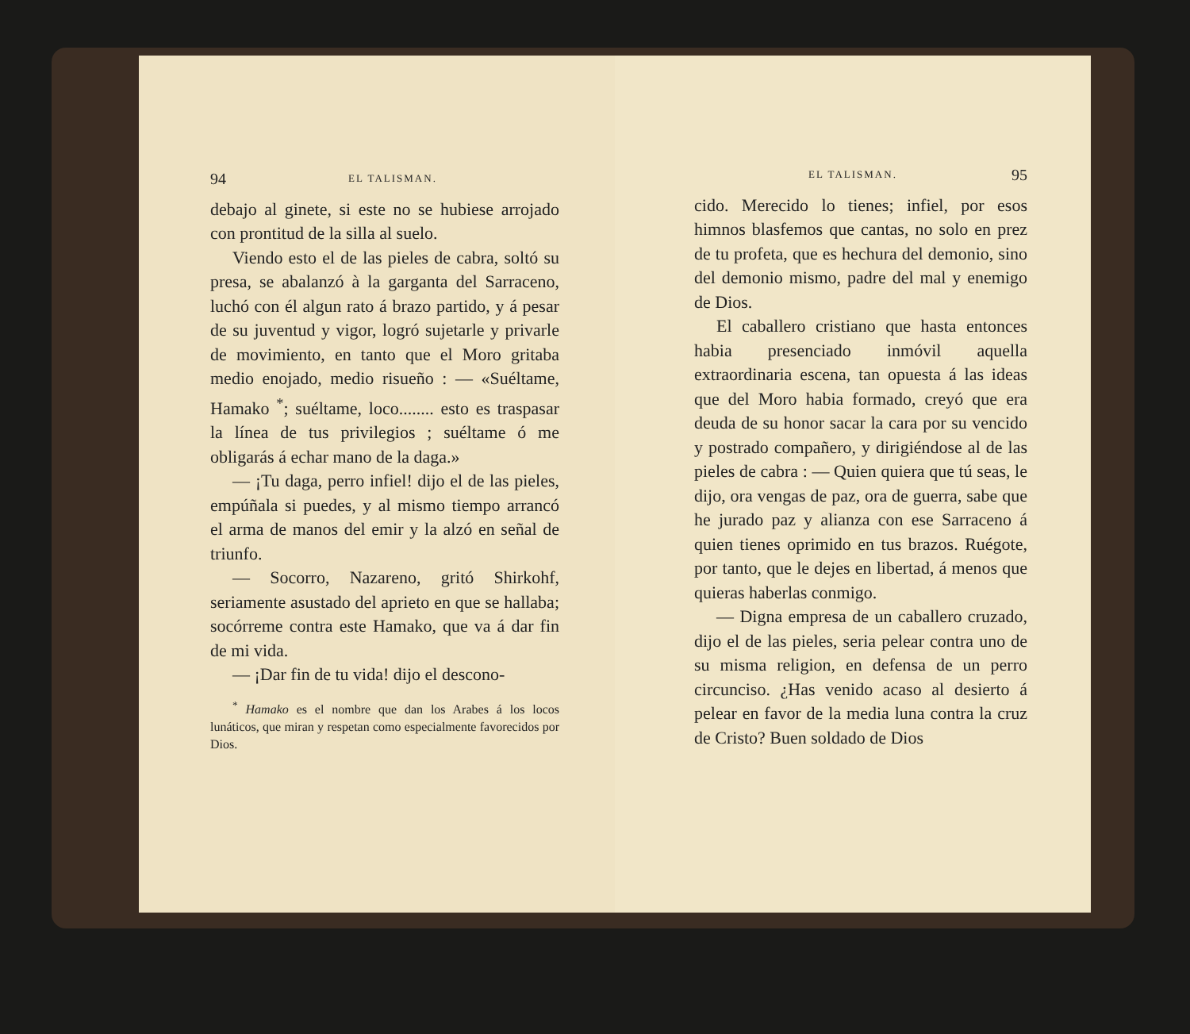94 EL TALISMAN.
debajo al ginete, si este no se hubiese arrojado con prontitud de la silla al suelo.
Viendo esto el de las pieles de cabra, soltó su presa, se abalanzó à la garganta del Sarraceno, luchó con él algun rato á brazo partido, y á pesar de su juventud y vigor, logró sujetarle y privarle de movimiento, en tanto que el Moro gritaba medio enojado, medio risueño : — «Suéltame, Hamako <sup>*</sup>; suéltame, loco........ esto es traspasar la línea de tus privilegios ; suéltame ó me obligarás á echar mano de la daga.»
— ¡Tu daga, perro infiel! dijo el de las pieles, empúñala si puedes, y al mismo tiempo arrancó el arma de manos del emir y la alzó en señal de triunfo.
— Socorro, Nazareno, gritó Shirkohf, seriamente asustado del aprieto en que se hallaba; socórreme contra este Hamako, que va á dar fin de mi vida.
— ¡Dar fin de tu vida! dijo el descono-
<sup>*</sup> Hamako es el nombre que dan los Arabes á los locos lunáticos, que miran y respetan como especialmente favorecidos por Dios.
EL TALISMAN. 95
cido. Merecido lo tienes; infiel, por esos himnos blasfemos que cantas, no solo en prez de tu profeta, que es hechura del demonio, sino del demonio mismo, padre del mal y enemigo de Dios.
El caballero cristiano que hasta entonces habia presenciado inmóvil aquella extraordinaria escena, tan opuesta á las ideas que del Moro habia formado, creyó que era deuda de su honor sacar la cara por su vencido y postrado compañero, y dirigiéndose al de las pieles de cabra : — Quien quiera que tú seas, le dijo, ora vengas de paz, ora de guerra, sabe que he jurado paz y alianza con ese Sarraceno á quien tienes oprimido en tus brazos. Ruégote, por tanto, que le dejes en libertad, á menos que quieras haberlas conmigo.
— Digna empresa de un caballero cruzado, dijo el de las pieles, seria pelear contra uno de su misma religion, en defensa de un perro circunciso. ¿Has venido acaso al desierto á pelear en favor de la media luna contra la cruz de Cristo? Buen soldado de Dios